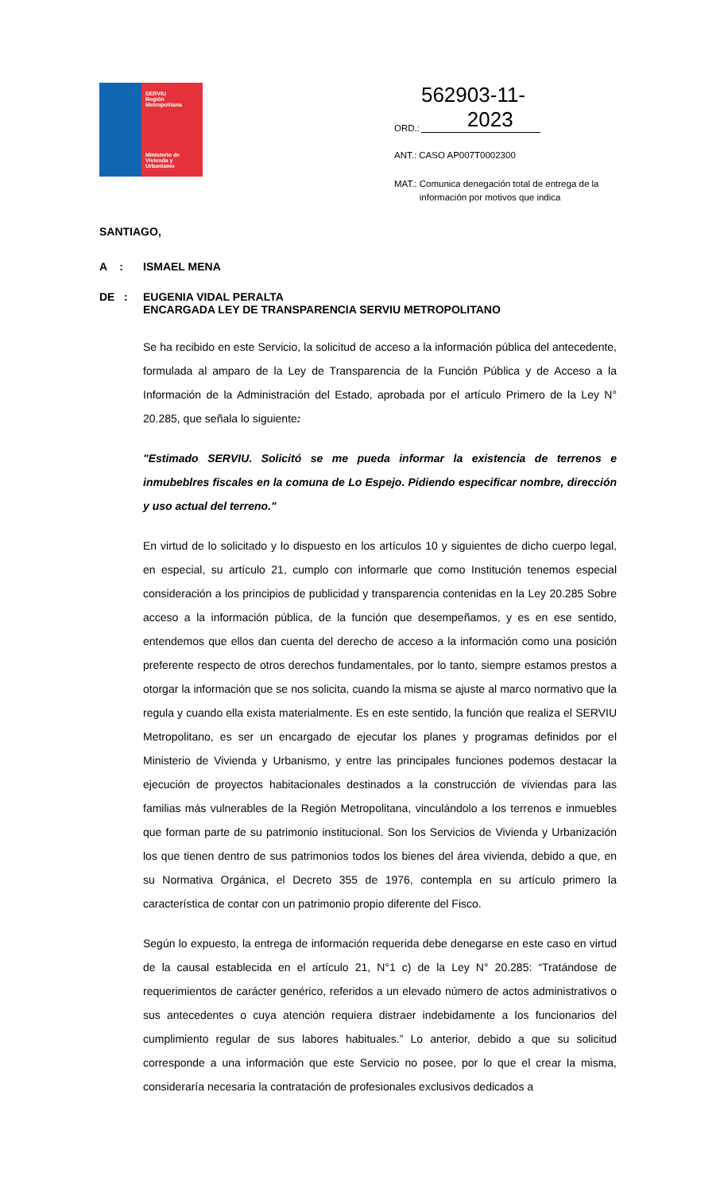SERVIU
Región Metropolitana
Ministerio de
Vivienda y
Urbanismo
ORD.: 5629 03-11-2023
ANT.: CASO AP007T0002300
MAT.: Comunica denegación total de entrega de la información por motivos que indica
SANTIAGO,
A : ISMAEL MENA
DE : EUGENIA VIDAL PERALTA
ENCARGADA LEY DE TRANSPARENCIA SERVIU METROPOLITANO
Se ha recibido en este Servicio, la solicitud de acceso a la información pública del antecedente, formulada al amparo de la Ley de Transparencia de la Función Pública y de Acceso a la Información de la Administración del Estado, aprobada por el artículo Primero de la Ley N° 20.285, que señala lo siguiente:
"Estimado SERVIU. Solicitó se me pueda informar la existencia de terrenos e inmubeblres fiscales en la comuna de Lo Espejo. Pidiendo especificar nombre, dirección y uso actual del terreno."
En virtud de lo solicitado y lo dispuesto en los artículos 10 y siguientes de dicho cuerpo legal, en especial, su artículo 21, cumplo con informarle que como Institución tenemos especial consideración a los principios de publicidad y transparencia contenidas en la Ley 20.285 Sobre acceso a la información pública, de la función que desempeñamos, y es en ese sentido, entendemos que ellos dan cuenta del derecho de acceso a la información como una posición preferente respecto de otros derechos fundamentales, por lo tanto, siempre estamos prestos a otorgar la información que se nos solicita, cuando la misma se ajuste al marco normativo que la regula y cuando ella exista materialmente. Es en este sentido, la función que realiza el SERVIU Metropolitano, es ser un encargado de ejecutar los planes y programas definidos por el Ministerio de Vivienda y Urbanismo, y entre las principales funciones podemos destacar la ejecución de proyectos habitacionales destinados a la construcción de viviendas para las familias más vulnerables de la Región Metropolitana, vinculándolo a los terrenos e inmuebles que forman parte de su patrimonio institucional. Son los Servicios de Vivienda y Urbanización los que tienen dentro de sus patrimonios todos los bienes del área vivienda, debido a que, en su Normativa Orgánica, el Decreto 355 de 1976, contempla en su artículo primero la característica de contar con un patrimonio propio diferente del Fisco.
Según lo expuesto, la entrega de información requerida debe denegarse en este caso en virtud de la causal establecida en el artículo 21, N°1 c) de la Ley N° 20.285: “Tratándose de requerimientos de carácter genérico, referidos a un elevado número de actos administrativos o sus antecedentes o cuya atención requiera distraer indebidamente a los funcionarios del cumplimiento regular de sus labores habituales.” Lo anterior, debido a que su solicitud corresponde a una información que este Servicio no posee, por lo que el crear la misma, consideraría necesaria la contratación de profesionales exclusivos dedicados a